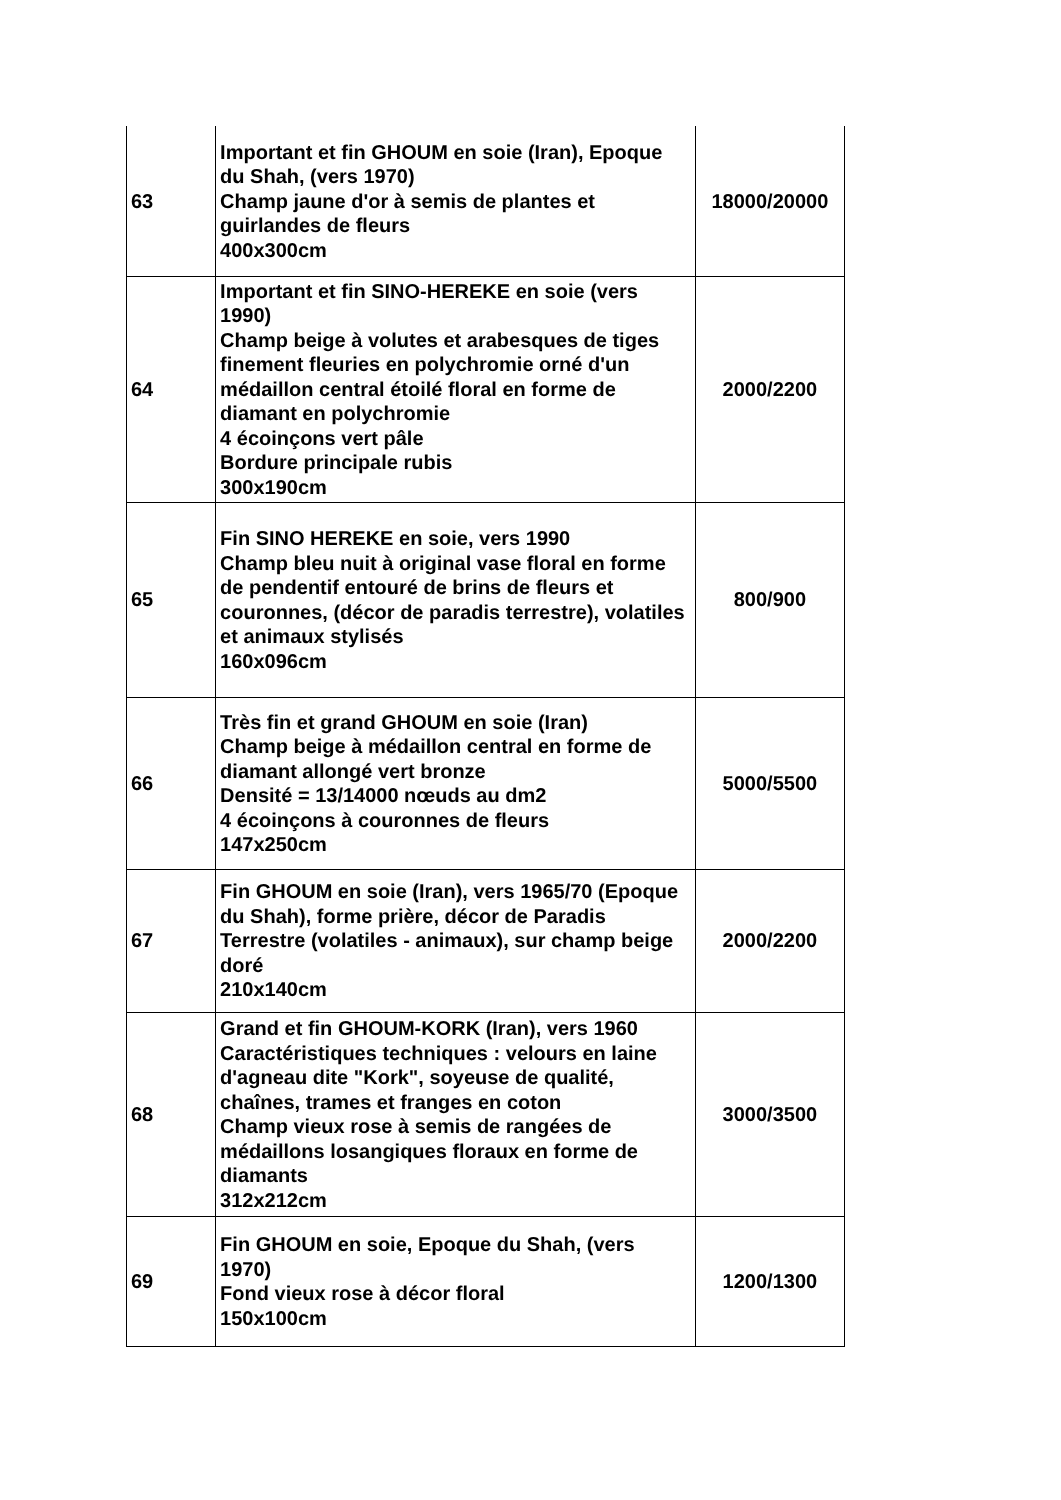| 63 | Important et fin GHOUM en soie (Iran), Epoque du Shah, (vers 1970) Champ jaune d'or à semis de plantes et guirlandes de fleurs 400x300cm | 18000/20000 |
| 64 | Important et fin SINO-HEREKE en soie (vers 1990) Champ beige à volutes et arabesques de tiges finement fleuries en polychromie orné d'un médaillon central étoilé floral en forme de diamant en polychromie 4 écoinçons vert pâle Bordure principale rubis 300x190cm | 2000/2200 |
| 65 | Fin SINO HEREKE en soie, vers 1990 Champ bleu nuit à original vase floral en forme de pendentif entouré de brins de fleurs et couronnes, (décor de paradis terrestre), volatiles et animaux stylisés 160x096cm | 800/900 |
| 66 | Très fin et grand GHOUM en soie (Iran) Champ beige à médaillon central en forme de diamant allongé vert bronze Densité = 13/14000 nœuds au dm2 4 écoinçons à couronnes de fleurs 147x250cm | 5000/5500 |
| 67 | Fin GHOUM en soie (Iran), vers 1965/70 (Epoque du Shah), forme prière, décor de Paradis Terrestre (volatiles - animaux), sur champ beige doré 210x140cm | 2000/2200 |
| 68 | Grand et fin GHOUM-KORK (Iran), vers 1960 Caractéristiques techniques : velours en laine d'agneau dite "Kork", soyeuse de qualité, chaînes, trames et franges en coton Champ vieux rose à semis de rangées de médaillons losangiques floraux en forme de diamants 312x212cm | 3000/3500 |
| 69 | Fin GHOUM en soie, Epoque du Shah, (vers 1970) Fond vieux rose à décor floral 150x100cm | 1200/1300 |